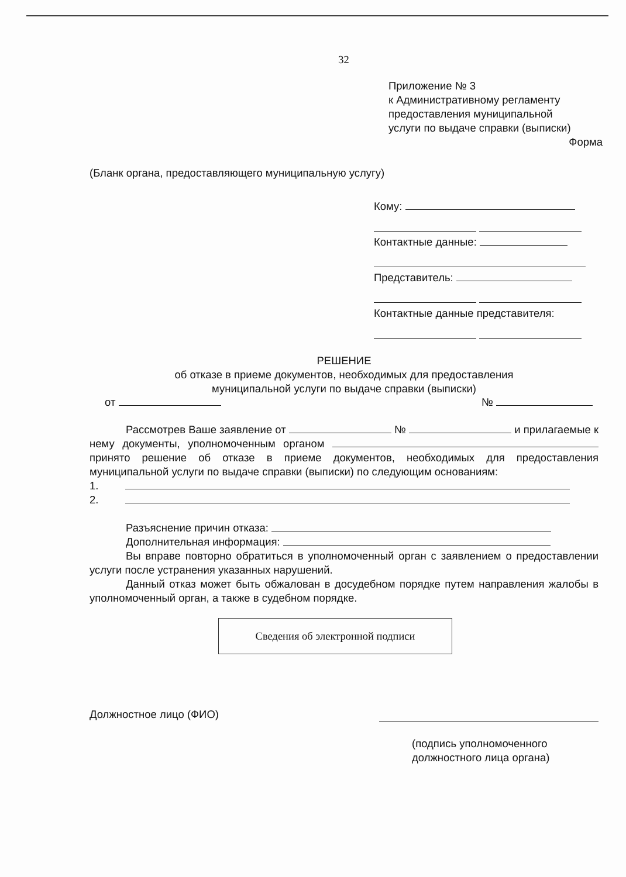32
Приложение № 3
к Административному регламенту
предоставления муниципальной
услуги по выдаче справки (выписки)
Форма
(Бланк органа, предоставляющего муниципальную услугу)
Кому:
Контактные данные:
Представитель:
Контактные данные представителя:
РЕШЕНИЕ
об отказе в приеме документов, необходимых для предоставления
муниципальной услуги по выдаче справки (выписки)
от №
Рассмотрев Ваше заявление от № и прилагаемые к нему документы, уполномоченным органом принято решение об отказе в приеме документов, необходимых для предоставления муниципальной услуги по выдаче справки (выписки) по следующим основаниям:
1.
2.
Разъяснение причин отказа:
Дополнительная информация:
Вы вправе повторно обратиться в уполномоченный орган с заявлением о предоставлении услуги после устранения указанных нарушений.
Данный отказ может быть обжалован в досудебном порядке путем направления жалобы в уполномоченный орган, а также в судебном порядке.
Сведения об электронной подписи
Должностное лицо (ФИО)
(подпись уполномоченного
должностного лица органа)